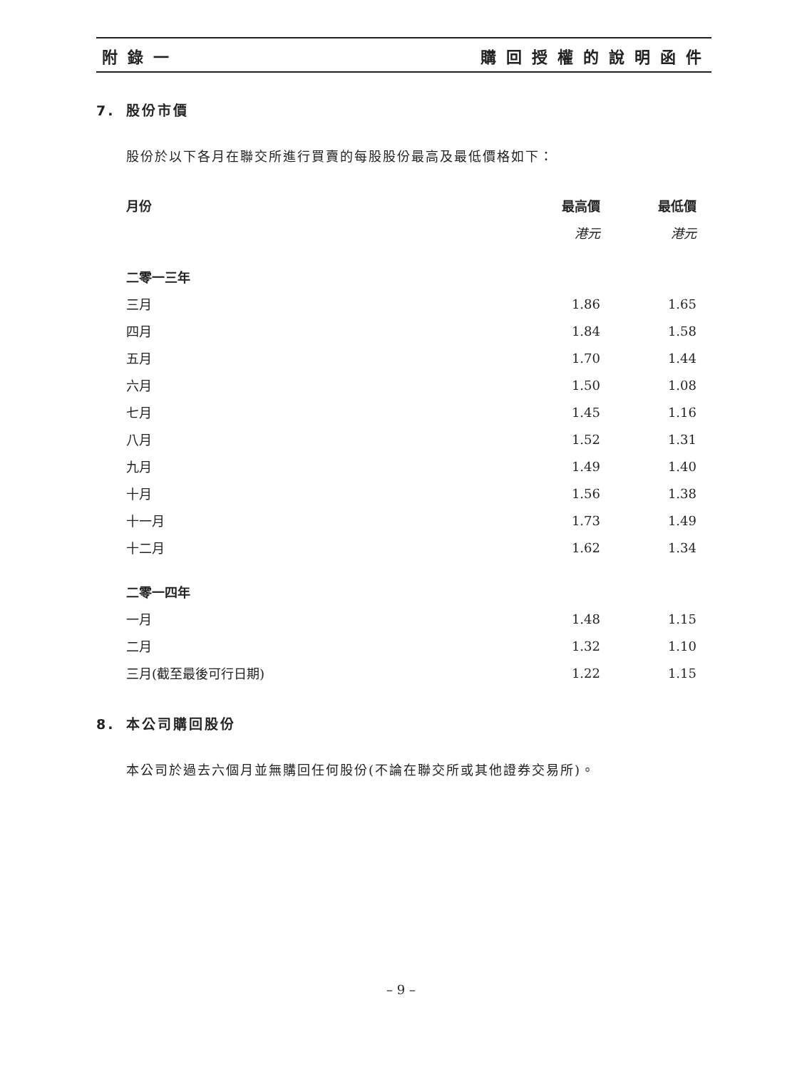附錄一 購回授權的說明函件
7. 股份市價
股份於以下各月在聯交所進行買賣的每股股份最高及最低價格如下：
| 月份 | 最高價 | 最低價 |
| --- | --- | --- |
| | 港元 | 港元 |
| 二零一三年 | | |
| 三月 | 1.86 | 1.65 |
| 四月 | 1.84 | 1.58 |
| 五月 | 1.70 | 1.44 |
| 六月 | 1.50 | 1.08 |
| 七月 | 1.45 | 1.16 |
| 八月 | 1.52 | 1.31 |
| 九月 | 1.49 | 1.40 |
| 十月 | 1.56 | 1.38 |
| 十一月 | 1.73 | 1.49 |
| 十二月 | 1.62 | 1.34 |
| 二零一四年 | | |
| 一月 | 1.48 | 1.15 |
| 二月 | 1.32 | 1.10 |
| 三月(截至最後可行日期) | 1.22 | 1.15 |
8. 本公司購回股份
本公司於過去六個月並無購回任何股份(不論在聯交所或其他證券交易所)。
– 9 –